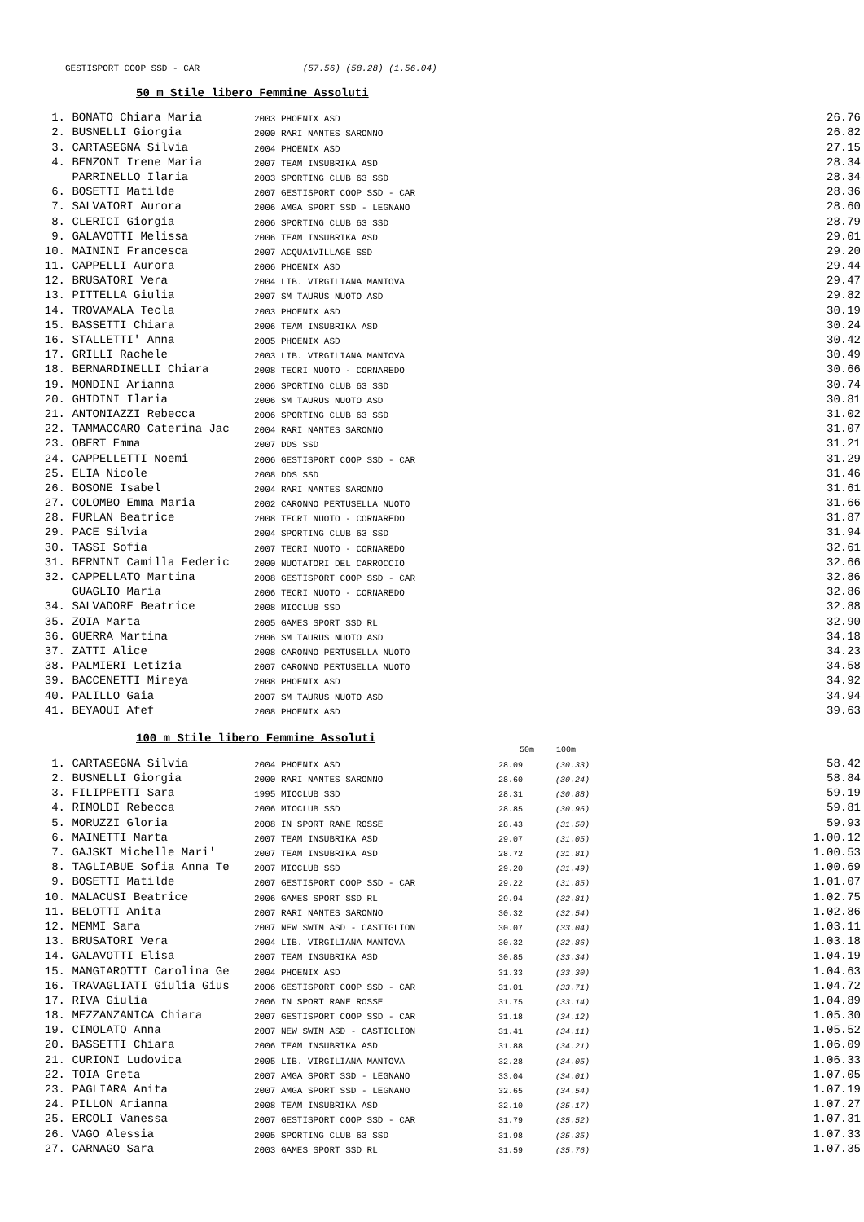GESTISPORT COOP SSD - CAR (57.56) (58.28) (1.56.04)
50 m Stile libero Femmine Assoluti
| 1. | BONATO Chiara Maria | 2003 PHOENIX ASD | 26.76 |
| 2. | BUSNELLI Giorgia | 2000 RARI NANTES SARONNO | 26.82 |
| 3. | CARTASEGNA Silvia | 2004 PHOENIX ASD | 27.15 |
| 4. | BENZONI Irene Maria | 2007 TEAM INSUBRIKA ASD | 28.34 |
| | PARRINELLO Ilaria | 2003 SPORTING CLUB 63 SSD | 28.34 |
| 6. | BOSETTI Matilde | 2007 GESTISPORT COOP SSD - CAR | 28.36 |
| 7. | SALVATORI Aurora | 2006 AMGA SPORT SSD - LEGNANO | 28.60 |
| 8. | CLERICI Giorgia | 2006 SPORTING CLUB 63 SSD | 28.79 |
| 9. | GALAVOTTI Melissa | 2006 TEAM INSUBRIKA ASD | 29.01 |
| 10. | MAININI Francesca | 2007 ACQUA1VILLAGE SSD | 29.20 |
| 11. | CAPPELLI Aurora | 2006 PHOENIX ASD | 29.44 |
| 12. | BRUSATORI Vera | 2004 LIB. VIRGILIANA MANTOVA | 29.47 |
| 13. | PITTELLA Giulia | 2007 SM TAURUS NUOTO ASD | 29.82 |
| 14. | TROVAMALA Tecla | 2003 PHOENIX ASD | 30.19 |
| 15. | BASSETTI Chiara | 2006 TEAM INSUBRIKA ASD | 30.24 |
| 16. | STALLETTI' Anna | 2005 PHOENIX ASD | 30.42 |
| 17. | GRILLI Rachele | 2003 LIB. VIRGILIANA MANTOVA | 30.49 |
| 18. | BERNARDINELLI Chiara | 2008 TECRI NUOTO - CORNAREDO | 30.66 |
| 19. | MONDINI Arianna | 2006 SPORTING CLUB 63 SSD | 30.74 |
| 20. | GHIDINI Ilaria | 2006 SM TAURUS NUOTO ASD | 30.81 |
| 21. | ANTONIAZZI Rebecca | 2006 SPORTING CLUB 63 SSD | 31.02 |
| 22. | TAMMACCARO Caterina Jac | 2004 RARI NANTES SARONNO | 31.07 |
| 23. | OBERT Emma | 2007 DDS SSD | 31.21 |
| 24. | CAPPELLETTI Noemi | 2006 GESTISPORT COOP SSD - CAR | 31.29 |
| 25. | ELIA Nicole | 2008 DDS SSD | 31.46 |
| 26. | BOSONE Isabel | 2004 RARI NANTES SARONNO | 31.61 |
| 27. | COLOMBO Emma Maria | 2002 CARONNO PERTUSELLA NUOTO | 31.66 |
| 28. | FURLAN Beatrice | 2008 TECRI NUOTO - CORNAREDO | 31.87 |
| 29. | PACE Silvia | 2004 SPORTING CLUB 63 SSD | 31.94 |
| 30. | TASSI Sofia | 2007 TECRI NUOTO - CORNAREDO | 32.61 |
| 31. | BERNINI Camilla Federic | 2000 NUOTATORI DEL CARROCCIO | 32.66 |
| 32. | CAPPELLATO Martina | 2008 GESTISPORT COOP SSD - CAR | 32.86 |
| | GUAGLIO Maria | 2006 TECRI NUOTO - CORNAREDO | 32.86 |
| 34. | SALVADORE Beatrice | 2008 MIOCLUB SSD | 32.88 |
| 35. | ZOIA Marta | 2005 GAMES SPORT SSD RL | 32.90 |
| 36. | GUERRA Martina | 2006 SM TAURUS NUOTO ASD | 34.18 |
| 37. | ZATTI Alice | 2008 CARONNO PERTUSELLA NUOTO | 34.23 |
| 38. | PALMIERI Letizia | 2007 CARONNO PERTUSELLA NUOTO | 34.58 |
| 39. | BACCENETTI Mireya | 2008 PHOENIX ASD | 34.92 |
| 40. | PALILLO Gaia | 2007 SM TAURUS NUOTO ASD | 34.94 |
| 41. | BEYAOUI Afef | 2008 PHOENIX ASD | 39.63 |
100 m Stile libero Femmine Assoluti
| | | | 50m | 100m | |
| --- | --- | --- | --- | --- | --- |
| 1. | CARTASEGNA Silvia | 2004 PHOENIX ASD | 28.09 | (30.33) | 58.42 |
| 2. | BUSNELLI Giorgia | 2000 RARI NANTES SARONNO | 28.60 | (30.24) | 58.84 |
| 3. | FILIPPETTI Sara | 1995 MIOCLUB SSD | 28.31 | (30.88) | 59.19 |
| 4. | RIMOLDI Rebecca | 2006 MIOCLUB SSD | 28.85 | (30.96) | 59.81 |
| 5. | MORUZZI Gloria | 2008 IN SPORT RANE ROSSE | 28.43 | (31.50) | 59.93 |
| 6. | MAINETTI Marta | 2007 TEAM INSUBRIKA ASD | 29.07 | (31.05) | 1.00.12 |
| 7. | GAJSKI Michelle Mari' | 2007 TEAM INSUBRIKA ASD | 28.72 | (31.81) | 1.00.53 |
| 8. | TAGLIABUE Sofia Anna Te | 2007 MIOCLUB SSD | 29.20 | (31.49) | 1.00.69 |
| 9. | BOSETTI Matilde | 2007 GESTISPORT COOP SSD - CAR | 29.22 | (31.85) | 1.01.07 |
| 10. | MALACUSI Beatrice | 2006 GAMES SPORT SSD RL | 29.94 | (32.81) | 1.02.75 |
| 11. | BELOTTI Anita | 2007 RARI NANTES SARONNO | 30.32 | (32.54) | 1.02.86 |
| 12. | MEMMI Sara | 2007 NEW SWIM ASD - CASTIGLION | 30.07 | (33.04) | 1.03.11 |
| 13. | BRUSATORI Vera | 2004 LIB. VIRGILIANA MANTOVA | 30.32 | (32.86) | 1.03.18 |
| 14. | GALAVOTTI Elisa | 2007 TEAM INSUBRIKA ASD | 30.85 | (33.34) | 1.04.19 |
| 15. | MANGIAROTTI Carolina Ge | 2004 PHOENIX ASD | 31.33 | (33.30) | 1.04.63 |
| 16. | TRAVAGLIATI Giulia Gius | 2006 GESTISPORT COOP SSD - CAR | 31.01 | (33.71) | 1.04.72 |
| 17. | RIVA Giulia | 2006 IN SPORT RANE ROSSE | 31.75 | (33.14) | 1.04.89 |
| 18. | MEZZANZANICA Chiara | 2007 GESTISPORT COOP SSD - CAR | 31.18 | (34.12) | 1.05.30 |
| 19. | CIMOLATO Anna | 2007 NEW SWIM ASD - CASTIGLION | 31.41 | (34.11) | 1.05.52 |
| 20. | BASSETTI Chiara | 2006 TEAM INSUBRIKA ASD | 31.88 | (34.21) | 1.06.09 |
| 21. | CURIONI Ludovica | 2005 LIB. VIRGILIANA MANTOVA | 32.28 | (34.05) | 1.06.33 |
| 22. | TOIA Greta | 2007 AMGA SPORT SSD - LEGNANO | 33.04 | (34.01) | 1.07.05 |
| 23. | PAGLIARA Anita | 2007 AMGA SPORT SSD - LEGNANO | 32.65 | (34.54) | 1.07.19 |
| 24. | PILLON Arianna | 2008 TEAM INSUBRIKA ASD | 32.10 | (35.17) | 1.07.27 |
| 25. | ERCOLI Vanessa | 2007 GESTISPORT COOP SSD - CAR | 31.79 | (35.52) | 1.07.31 |
| 26. | VAGO Alessia | 2005 SPORTING CLUB 63 SSD | 31.98 | (35.35) | 1.07.33 |
| 27. | CARNAGO Sara | 2003 GAMES SPORT SSD RL | 31.59 | (35.76) | 1.07.35 |